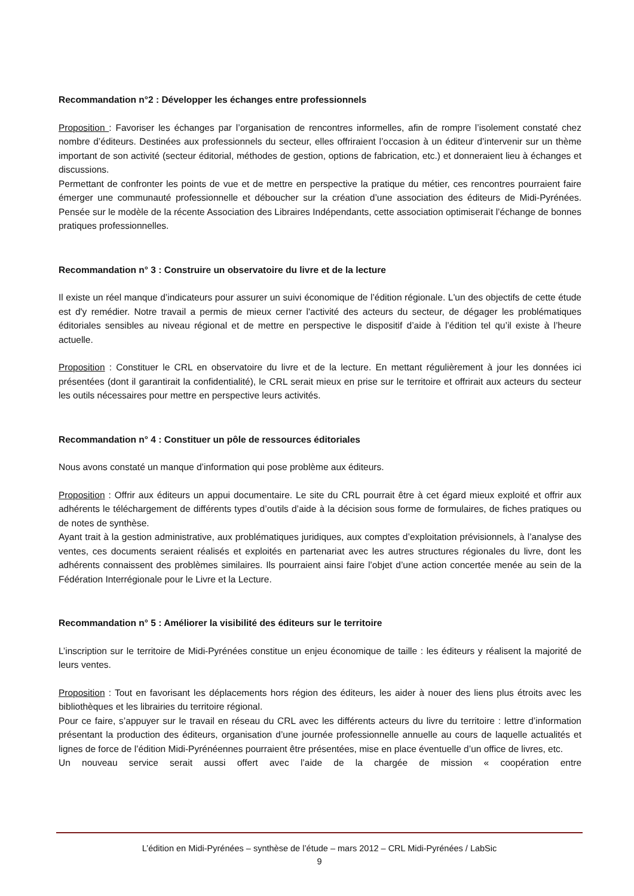Recommandation n°2 : Développer les échanges entre professionnels
Proposition : Favoriser les échanges par l’organisation de rencontres informelles, afin de rompre l’isolement constaté chez nombre d’éditeurs. Destinées aux professionnels du secteur, elles offriraient l’occasion à un éditeur d’intervenir sur un thème important de son activité (secteur éditorial, méthodes de gestion, options de fabrication, etc.) et donneraient lieu à échanges et discussions.
Permettant de confronter les points de vue et de mettre en perspective la pratique du métier, ces rencontres pourraient faire émerger une communauté professionnelle et déboucher sur la création d’une association des éditeurs de Midi-Pyrénées. Pensée sur le modèle de la récente Association des Libraires Indépendants, cette association optimiserait l’échange de bonnes pratiques professionnelles.
Recommandation n° 3 : Construire un observatoire du livre et de la lecture
Il existe un réel manque d’indicateurs pour assurer un suivi économique de l’édition régionale. L'un des objectifs de cette étude est d'y remédier. Notre travail a permis de mieux cerner l'activité des acteurs du secteur, de dégager les problématiques éditoriales sensibles au niveau régional et de mettre en perspective le dispositif d’aide à l’édition tel qu’il existe à l’heure actuelle.
Proposition : Constituer le CRL en observatoire du livre et de la lecture. En mettant régulièrement à jour les données ici présentées (dont il garantirait la confidentialité), le CRL serait mieux en prise sur le territoire et offrirait aux acteurs du secteur les outils nécessaires pour mettre en perspective leurs activités.
Recommandation n° 4 : Constituer un pôle de ressources éditoriales
Nous avons constaté un manque d’information qui pose problème aux éditeurs.
Proposition : Offrir aux éditeurs un appui documentaire. Le site du CRL pourrait être à cet égard mieux exploité et offrir aux adhérents le téléchargement de différents types d’outils d’aide à la décision sous forme de formulaires, de fiches pratiques ou de notes de synthèse.
Ayant trait à la gestion administrative, aux problématiques juridiques, aux comptes d’exploitation prévisionnels, à l’analyse des ventes, ces documents seraient réalisés et exploités en partenariat avec les autres structures régionales du livre, dont les adhérents connaissent des problèmes similaires. Ils pourraient ainsi faire l’objet d’une action concertée menée au sein de la Fédération Interrégionale pour le Livre et la Lecture.
Recommandation n° 5 : Améliorer la visibilité des éditeurs sur le territoire
L’inscription sur le territoire de Midi-Pyrénées constitue un enjeu économique de taille : les éditeurs y réalisent la majorité de leurs ventes.
Proposition : Tout en favorisant les déplacements hors région des éditeurs, les aider à nouer des liens plus étroits avec les bibliothèques et les librairies du territoire régional.
Pour ce faire, s’appuyer sur le travail en réseau du CRL avec les différents acteurs du livre du territoire : lettre d’information présentant la production des éditeurs, organisation d’une journée professionnelle annuelle au cours de laquelle actualités et lignes de force de l’édition Midi-Pyrénéennes pourraient être présentées, mise en place éventuelle d’un office de livres, etc.
Un nouveau service serait aussi offert avec l’aide de la chargée de mission « coopération entre
L’édition en Midi-Pyrénées – synthèse de l’étude – mars 2012 – CRL Midi-Pyrénées / LabSic
9